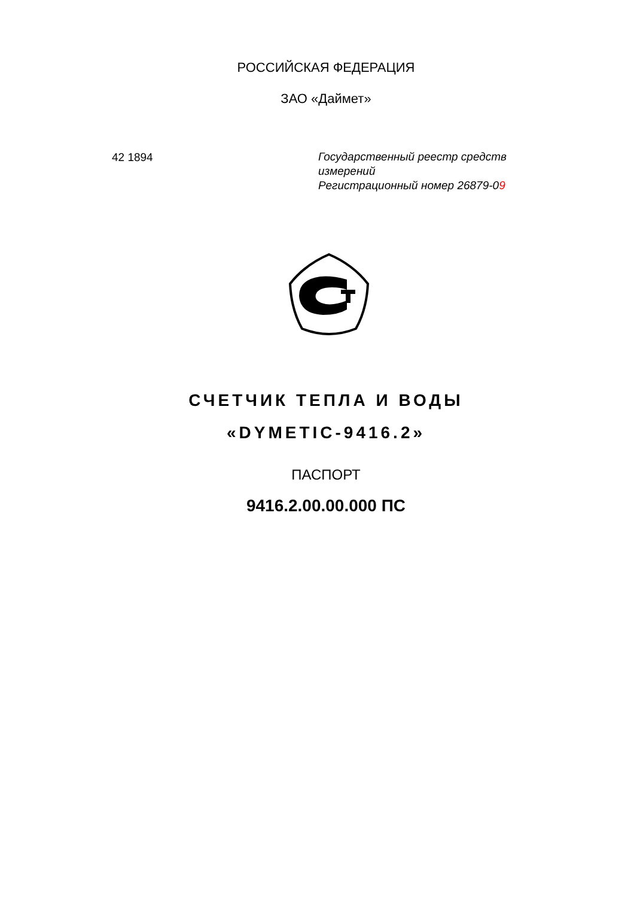РОССИЙСКАЯ ФЕДЕРАЦИЯ
ЗАО «Даймет»
42 1894
Государственный реестр средств
измерений
Регистрационный номер 26879-09
СЧЕТЧИК ТЕПЛА И ВОДЫ
«DYMETIC-9416.2»
ПАСПОРТ
9416.2.00.00.000 ПС